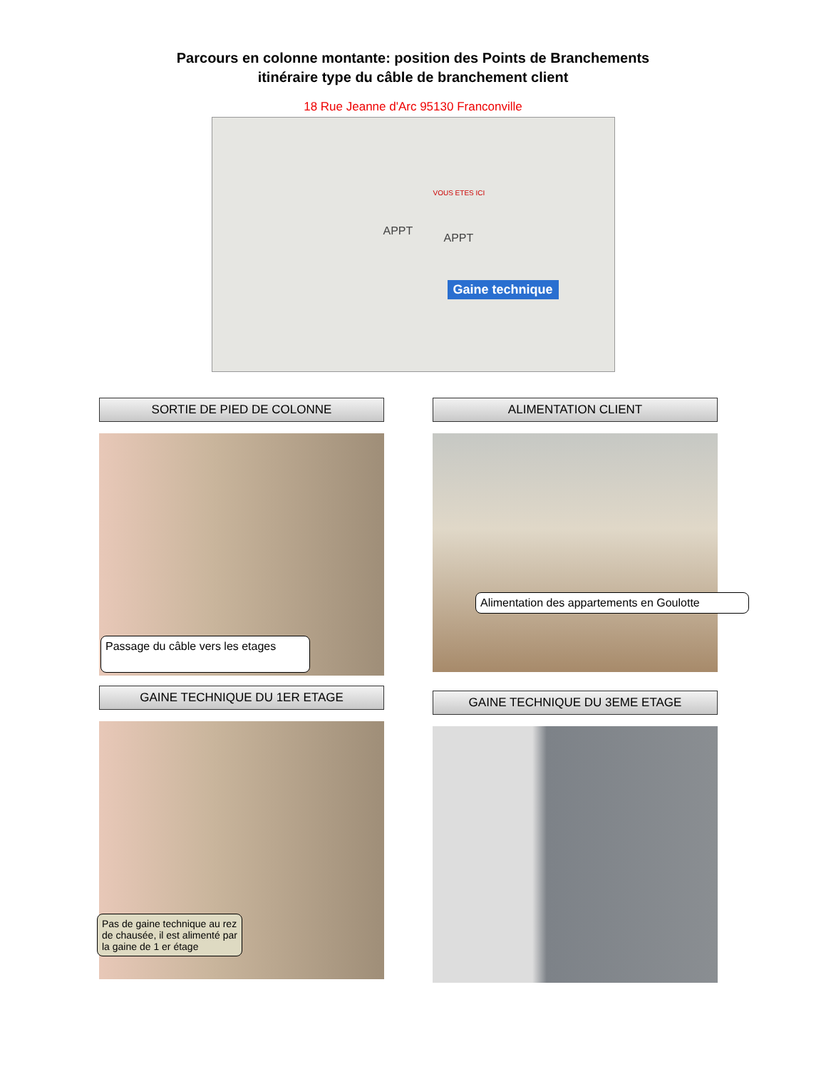Parcours en colonne montante: position des Points de Branchements
itinéraire type du câble de branchement client
18 Rue Jeanne d'Arc 95130 Franconville
APPT
APPT
VOUS ETES ICI
Gaine technique
SORTIE DE PIED DE COLONNE
Passage du câble vers les etages
GAINE TECHNIQUE DU 1ER ETAGE
Pas de gaine technique au rez de chausée, il est alimenté par la gaine de 1 er étage
ALIMENTATION CLIENT
Alimentation des appartements en Goulotte
GAINE TECHNIQUE DU 3EME ETAGE